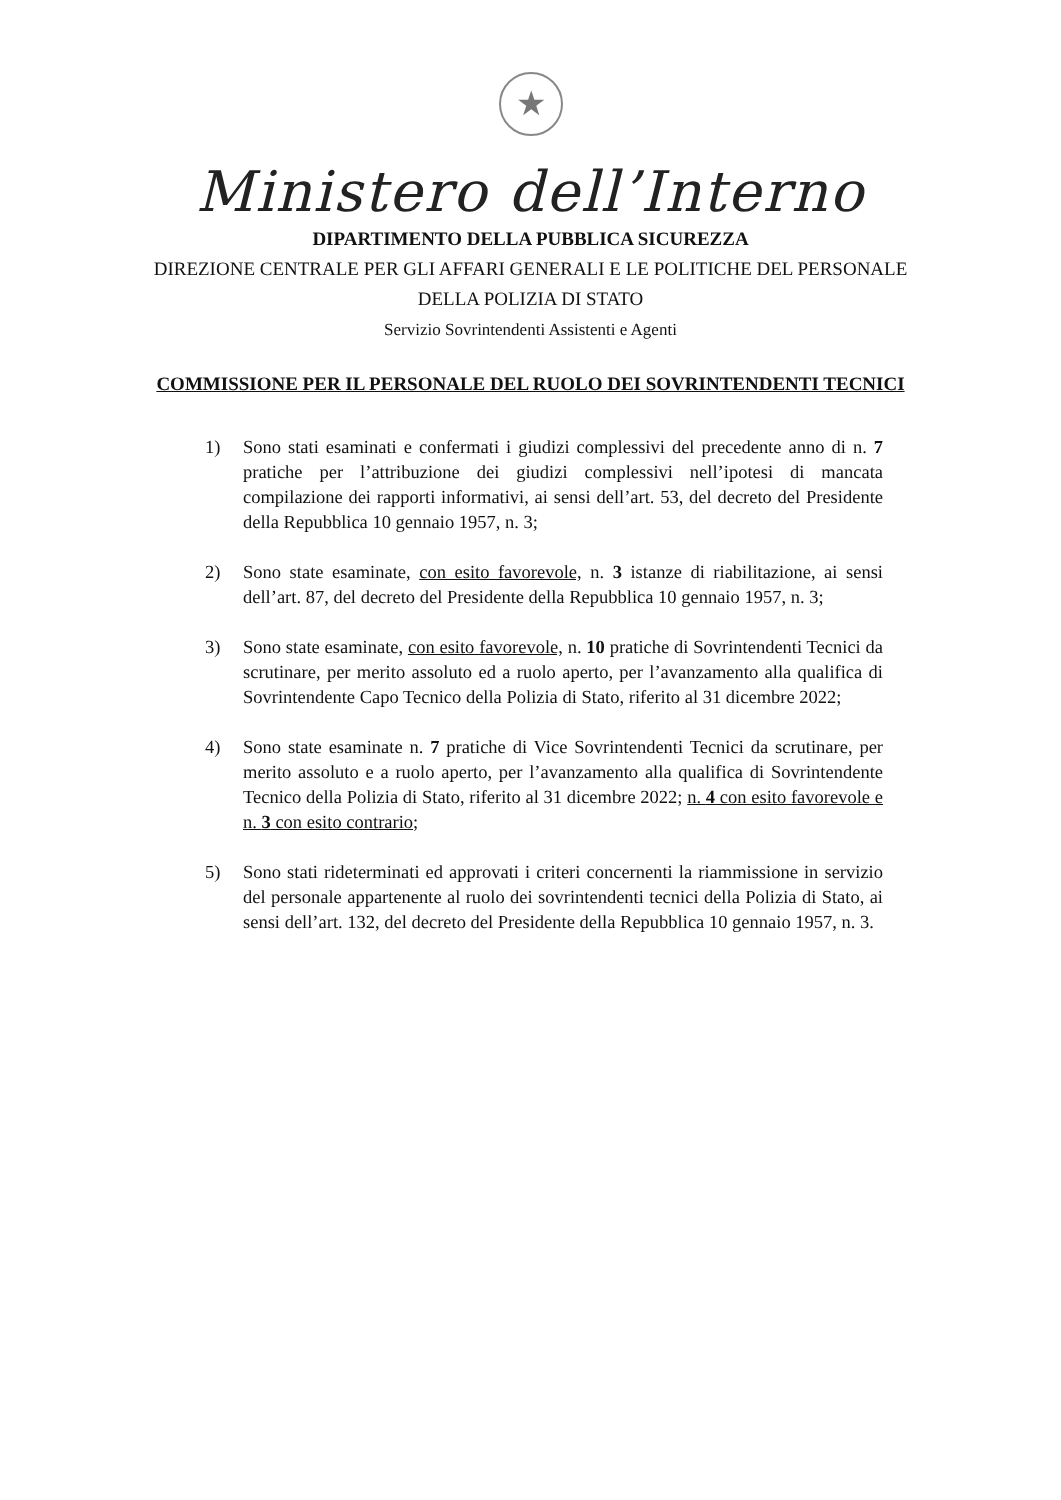★
Ministero dell’Interno
DIPARTIMENTO DELLA PUBBLICA SICUREZZA
DIREZIONE CENTRALE PER GLI AFFARI GENERALI E LE POLITICHE DEL PERSONALE
DELLA POLIZIA DI STATO
Servizio Sovrintendenti Assistenti e Agenti
COMMISSIONE PER IL PERSONALE DEL RUOLO DEI SOVRINTENDENTI TECNICI
1) Sono stati esaminati e confermati i giudizi complessivi del precedente anno di n. 7 pratiche per l’attribuzione dei giudizi complessivi nell’ipotesi di mancata compilazione dei rapporti informativi, ai sensi dell’art. 53, del decreto del Presidente della Repubblica 10 gennaio 1957, n. 3;
2) Sono state esaminate, con esito favorevole, n. 3 istanze di riabilitazione, ai sensi dell’art. 87, del decreto del Presidente della Repubblica 10 gennaio 1957, n. 3;
3) Sono state esaminate, con esito favorevole, n. 10 pratiche di Sovrintendenti Tecnici da scrutinare, per merito assoluto ed a ruolo aperto, per l’avanzamento alla qualifica di Sovrintendente Capo Tecnico della Polizia di Stato, riferito al 31 dicembre 2022;
4) Sono state esaminate n. 7 pratiche di Vice Sovrintendenti Tecnici da scrutinare, per merito assoluto e a ruolo aperto, per l’avanzamento alla qualifica di Sovrintendente Tecnico della Polizia di Stato, riferito al 31 dicembre 2022; n. 4 con esito favorevole e n. 3 con esito contrario;
5) Sono stati rideterminati ed approvati i criteri concernenti la riammissione in servizio del personale appartenente al ruolo dei sovrintendenti tecnici della Polizia di Stato, ai sensi dell’art. 132, del decreto del Presidente della Repubblica 10 gennaio 1957, n. 3.